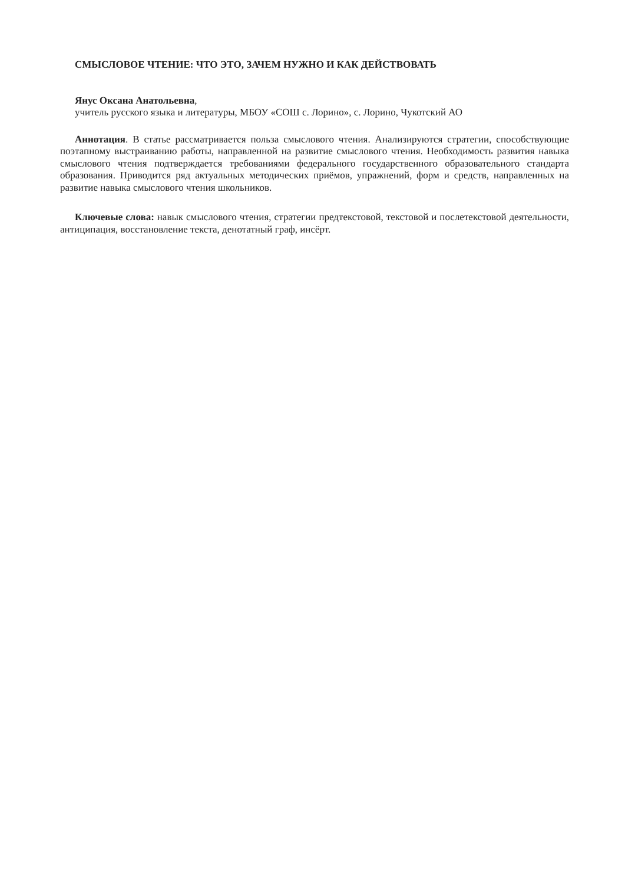СМЫСЛОВОЕ ЧТЕНИЕ: ЧТО ЭТО, ЗАЧЕМ НУЖНО И КАК ДЕЙСТВОВАТЬ
Янус Оксана Анатольевна,
учитель русского языка и литературы, МБОУ «СОШ с. Лорино», с. Лорино, Чукотский АО
Аннотация. В статье рассматривается польза смыслового чтения. Анализируются стратегии, способствующие поэтапному выстраиванию работы, направленной на развитие смыслового чтения. Необходимость развития навыка смыслового чтения подтверждается требованиями федерального государственного образовательного стандарта образования. Приводится ряд актуальных методических приёмов, упражнений, форм и средств, направленных на развитие навыка смыслового чтения школьников.
Ключевые слова: навык смыслового чтения, стратегии предтекстовой, текстовой и послетекстовой деятельности, антиципация, восстановление текста, денотатный граф, инсёрт.